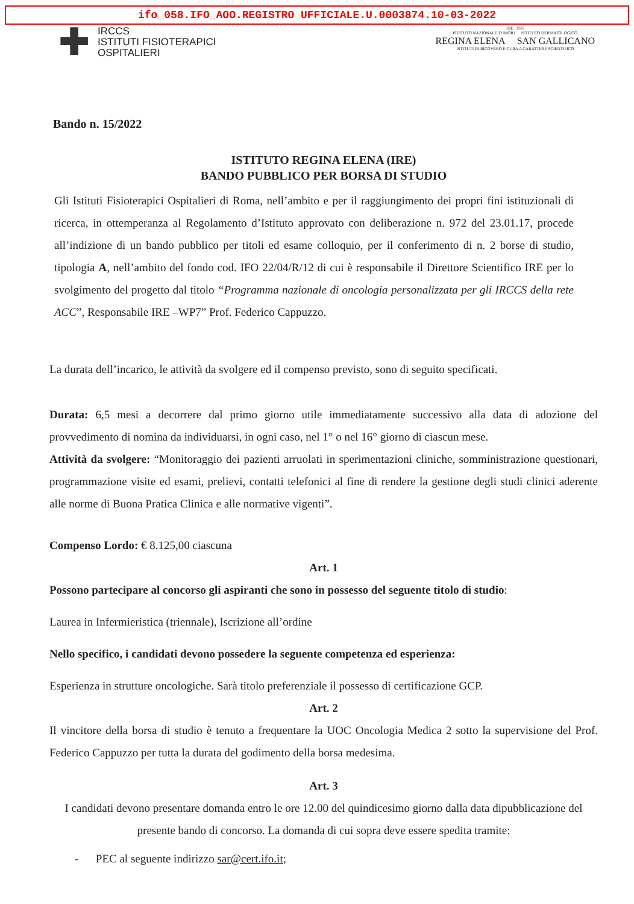ifo_058.IFO_AOO.REGISTRO UFFICIALE.U.0003874.10-03-2022
✚
IRCCS
ISTITUTI FISIOTERAPICI
OSPITALIERI
IRE · ISG
ISTITUTO NAZIONALE TUMORI ISTITUTO DERMATOLOGICO
REGINA ELENA SAN GALLICANO
ISTITUTI DI RICOVERO E CURA A CARATTERE SCIENTIFICO
Bando n. 15/2022
ISTITUTO REGINA ELENA (IRE)
BANDO PUBBLICO PER BORSA DI STUDIO
Gli Istituti Fisioterapici Ospitalieri di Roma, nell’ambito e per il raggiungimento dei propri fini istituzionali di ricerca, in ottemperanza al Regolamento d’Istituto approvato con deliberazione n. 972 del 23.01.17, procede all’indizione di un bando pubblico per titoli ed esame colloquio, per il conferimento di n. 2 borse di studio, tipologia A, nell’ambito del fondo cod. IFO 22/04/R/12 di cui è responsabile il Direttore Scientifico IRE per lo svolgimento del progetto dal titolo “Programma nazionale di oncologia personalizzata per gli IRCCS della rete ACC”, Responsabile IRE –WP7” Prof. Federico Cappuzzo.
La durata dell’incarico, le attività da svolgere ed il compenso previsto, sono di seguito specificati.
Durata: 6,5 mesi a decorrere dal primo giorno utile immediatamente successivo alla data di adozione del provvedimento di nomina da individuarsi, in ogni caso, nel 1° o nel 16° giorno di ciascun mese.
Attività da svolgere: “Monitoraggio dei pazienti arruolati in sperimentazioni cliniche, somministrazione questionari, programmazione visite ed esami, prelievi, contatti telefonici al fine di rendere la gestione degli studi clinici aderente alle norme di Buona Pratica Clinica e alle normative vigenti”.
Compenso Lordo: € 8.125,00 ciascuna
Art. 1
Possono partecipare al concorso gli aspiranti che sono in possesso del seguente titolo di studio:
Laurea in Infermieristica (triennale), Iscrizione all’ordine
Nello specifico, i candidati devono possedere la seguente competenza ed esperienza:
Esperienza in strutture oncologiche. Sarà titolo preferenziale il possesso di certificazione GCP.
Art. 2
Il vincitore della borsa di studio è tenuto a frequentare la UOC Oncologia Medica 2 sotto la supervisione del Prof. Federico Cappuzzo per tutta la durata del godimento della borsa medesima.
Art. 3
I candidati devono presentare domanda entro le ore 12.00 del quindicesimo giorno dalla data dipubblicazione del presente bando di concorso. La domanda di cui sopra deve essere spedita tramite:
- PEC al seguente indirizzo sar@cert.ifo.it;